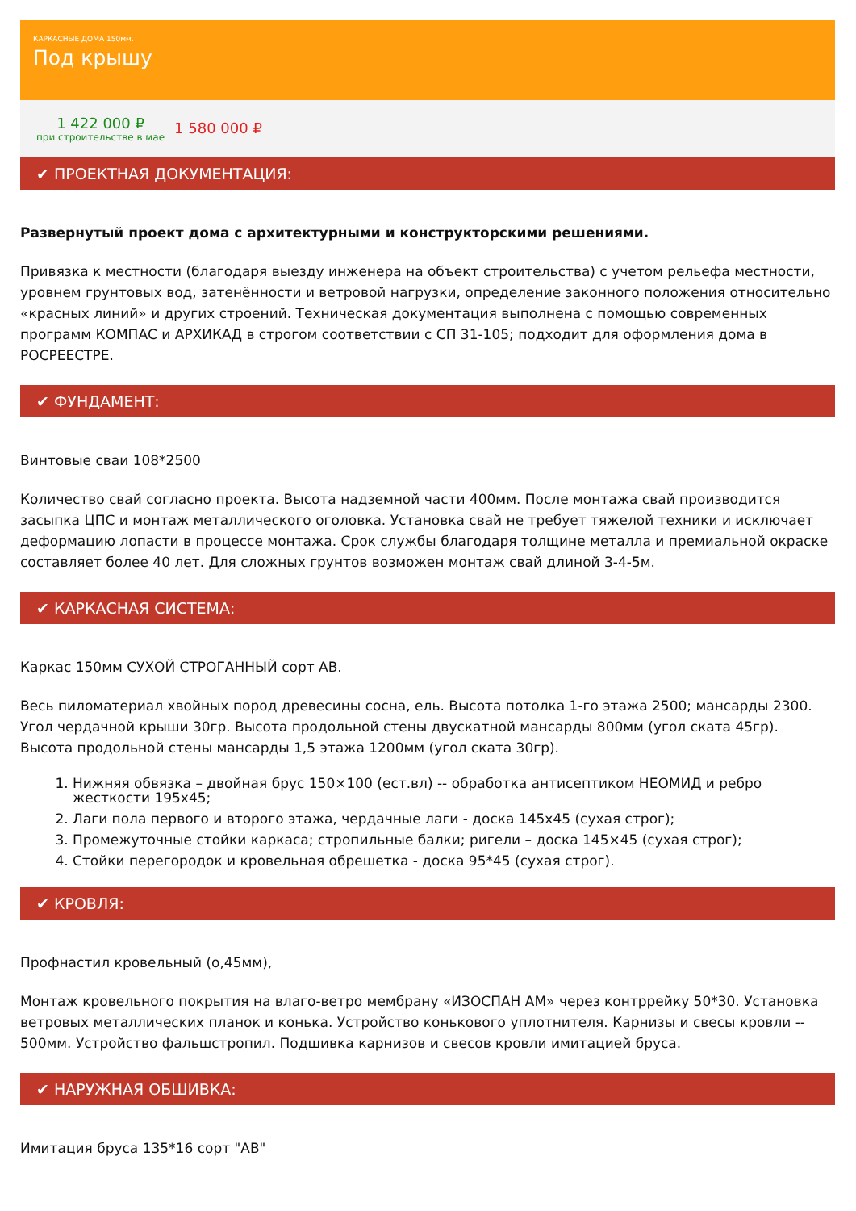КАРКАСНЫЕ ДОМА 150мм.
Под крышу
1 422 000 ₽
при строительстве в мае
1 580 000 ₽
✔ ПРОЕКТНАЯ ДОКУМЕНТАЦИЯ:
Развернутый проект дома с архитектурными и конструкторскими решениями.
Привязка к местности (благодаря выезду инженера на объект строительства) с учетом рельефа местности, уровнем грунтовых вод, затенённости и ветровой нагрузки, определение законного положения относительно «красных линий» и других строений. Техническая документация выполнена с помощью современных программ КОМПАС и АРХИКАД в строгом соответствии с СП 31-105; подходит для оформления дома в РОСРЕЕСТРЕ.
✔ ФУНДАМЕНТ:
Винтовые сваи 108*2500
Количество свай согласно проекта. Высота надземной части 400мм. После монтажа свай производится засыпка ЦПС и монтаж металлического оголовка. Установка свай не требует тяжелой техники и исключает деформацию лопасти в процессе монтажа. Срок службы благодаря толщине металла и премиальной окраске составляет более 40 лет. Для сложных грунтов возможен монтаж свай длиной 3-4-5м.
✔ КАРКАСНАЯ СИСТЕМА:
Каркас 150мм СУХОЙ СТРОГАННЫЙ сорт АВ.
Весь пиломатериал хвойных пород древесины сосна, ель. Высота потолка 1-го этажа 2500; мансарды 2300. Угол чердачной крыши 30гр. Высота продольной стены двускатной мансарды 800мм (угол ската 45гр). Высота продольной стены мансарды 1,5 этажа 1200мм (угол ската 30гр).
1. Нижняя обвязка – двойная брус 150×100 (ест.вл) -- обработка антисептиком НЕОМИД и ребро жесткости 195х45;
2. Лаги пола первого и второго этажа, чердачные лаги - доска 145х45 (сухая строг);
3. Промежуточные стойки каркаса; стропильные балки; ригели – доска 145×45 (сухая строг);
4. Стойки перегородок и кровельная обрешетка - доска 95*45 (сухая строг).
✔ КРОВЛЯ:
Профнастил кровельный (о,45мм),
Монтаж кровельного покрытия на влаго-ветро мембрану «ИЗОСПАН АМ» через контррейку 50*30. Установка ветровых металлических планок и конька. Устройство конькового уплотнителя. Карнизы и свесы кровли -- 500мм. Устройство фальшстропил. Подшивка карнизов и свесов кровли имитацией бруса.
✔ НАРУЖНАЯ ОБШИВКА:
Имитация бруса 135*16 сорт "АВ"